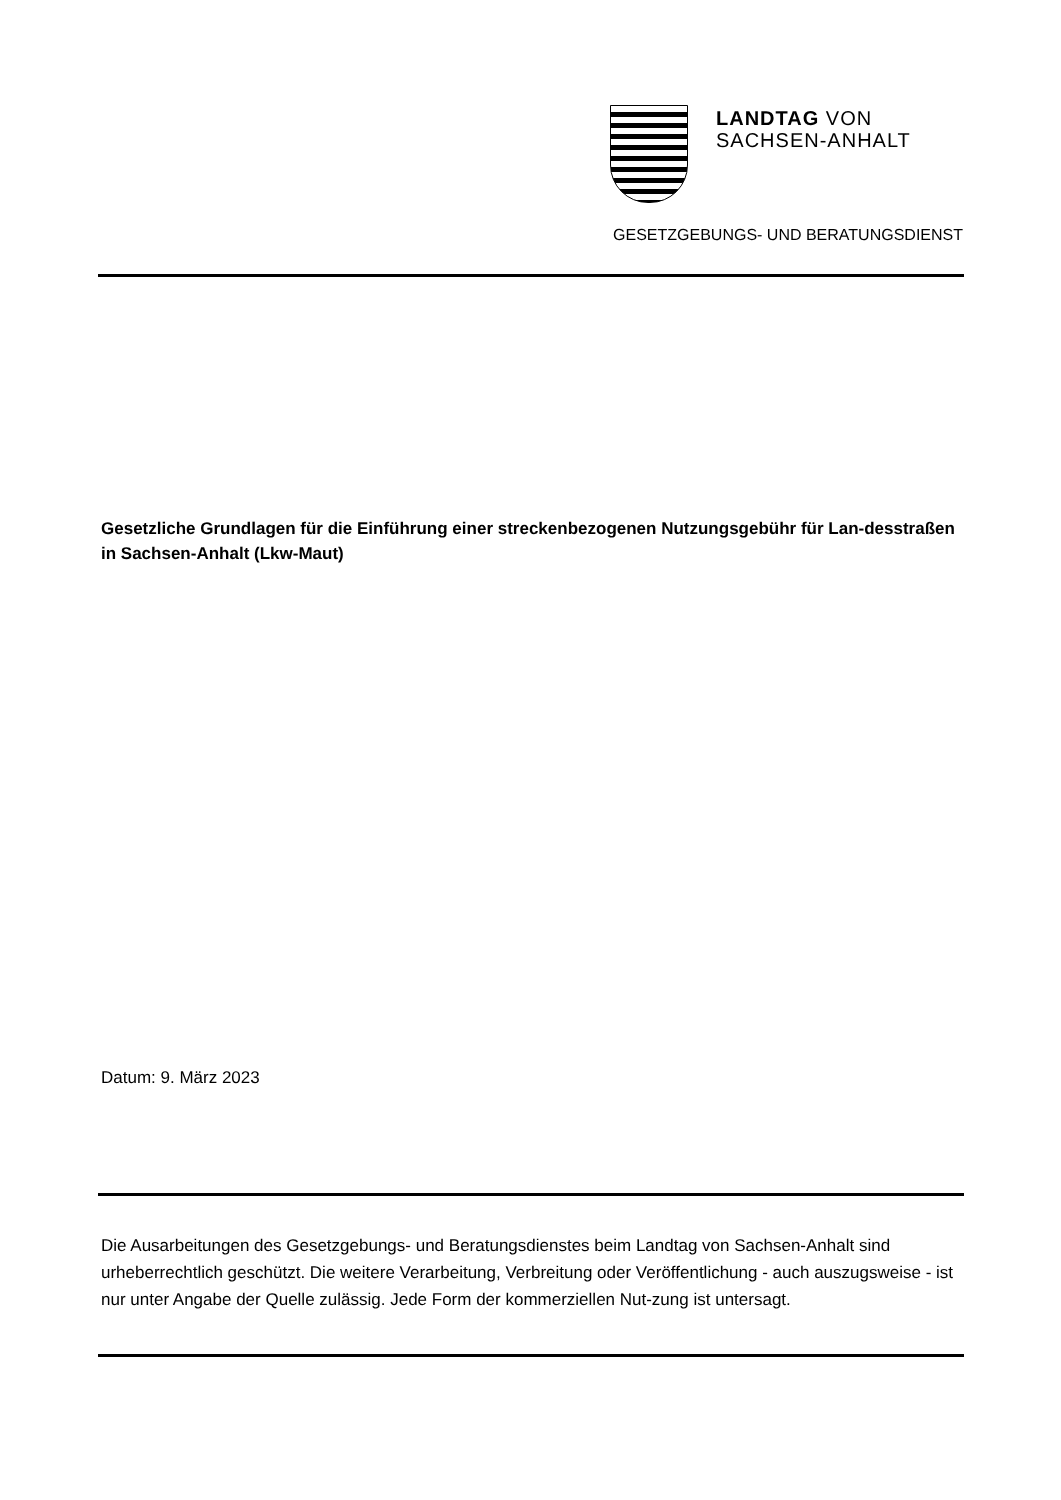LANDTAG VON
SACHSEN-ANHALT
GESETZGEBUNGS- UND BERATUNGSDIENST
Gesetzliche Grundlagen für die Einführung einer streckenbezogenen Nutzungsgebühr für Lan-desstraßen in Sachsen-Anhalt (Lkw-Maut)
Datum: 9. März 2023
Die Ausarbeitungen des Gesetzgebungs- und Beratungsdienstes beim Landtag von Sachsen-Anhalt sind urheberrechtlich geschützt. Die weitere Verarbeitung, Verbreitung oder Veröffentlichung - auch auszugsweise - ist nur unter Angabe der Quelle zulässig. Jede Form der kommerziellen Nut-zung ist untersagt.